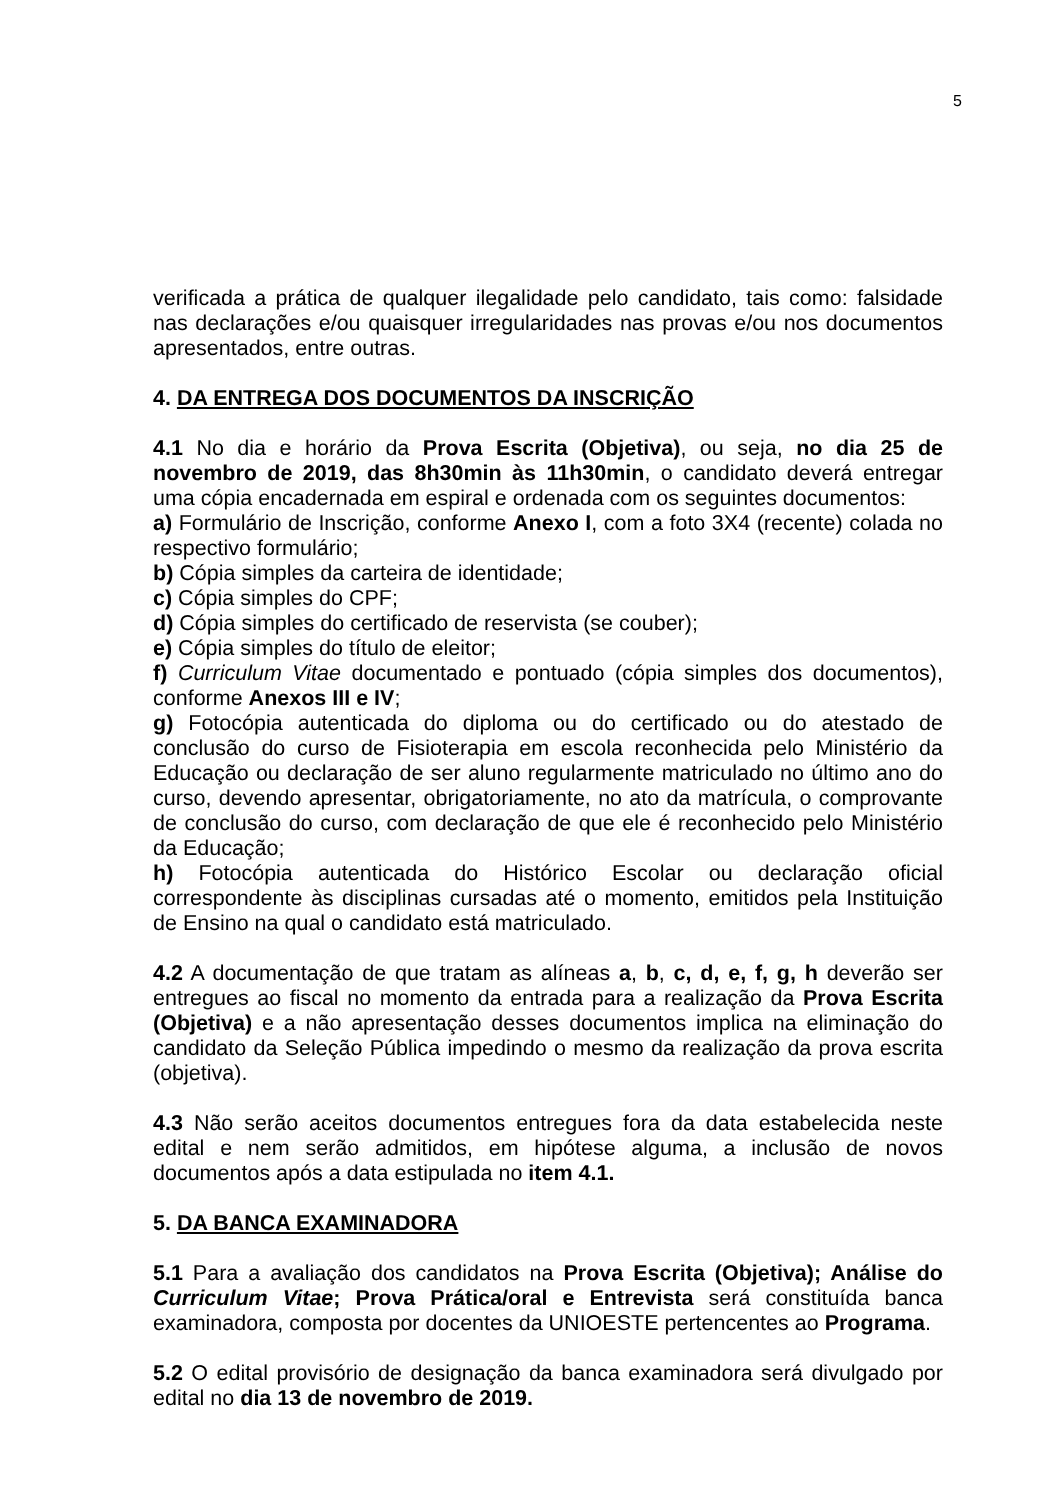5
verificada a prática de qualquer ilegalidade pelo candidato, tais como: falsidade nas declarações e/ou quaisquer irregularidades nas provas e/ou nos documentos apresentados, entre outras.
4. DA ENTREGA DOS DOCUMENTOS DA INSCRIÇÃO
4.1 No dia e horário da Prova Escrita (Objetiva), ou seja, no dia 25 de novembro de 2019, das 8h30min às 11h30min, o candidato deverá entregar uma cópia encadernada em espiral e ordenada com os seguintes documentos:
a) Formulário de Inscrição, conforme Anexo I, com a foto 3X4 (recente) colada no respectivo formulário;
b) Cópia simples da carteira de identidade;
c) Cópia simples do CPF;
d) Cópia simples do certificado de reservista (se couber);
e) Cópia simples do título de eleitor;
f) Curriculum Vitae documentado e pontuado (cópia simples dos documentos), conforme Anexos III e IV;
g) Fotocópia autenticada do diploma ou do certificado ou do atestado de conclusão do curso de Fisioterapia em escola reconhecida pelo Ministério da Educação ou declaração de ser aluno regularmente matriculado no último ano do curso, devendo apresentar, obrigatoriamente, no ato da matrícula, o comprovante de conclusão do curso, com declaração de que ele é reconhecido pelo Ministério da Educação;
h) Fotocópia autenticada do Histórico Escolar ou declaração oficial correspondente às disciplinas cursadas até o momento, emitidos pela Instituição de Ensino na qual o candidato está matriculado.
4.2 A documentação de que tratam as alíneas a, b, c, d, e, f, g, h deverão ser entregues ao fiscal no momento da entrada para a realização da Prova Escrita (Objetiva) e a não apresentação desses documentos implica na eliminação do candidato da Seleção Pública impedindo o mesmo da realização da prova escrita (objetiva).
4.3 Não serão aceitos documentos entregues fora da data estabelecida neste edital e nem serão admitidos, em hipótese alguma, a inclusão de novos documentos após a data estipulada no item 4.1.
5. DA BANCA EXAMINADORA
5.1 Para a avaliação dos candidatos na Prova Escrita (Objetiva); Análise do Curriculum Vitae; Prova Prática/oral e Entrevista será constituída banca examinadora, composta por docentes da UNIOESTE pertencentes ao Programa.
5.2 O edital provisório de designação da banca examinadora será divulgado por edital no dia 13 de novembro de 2019.